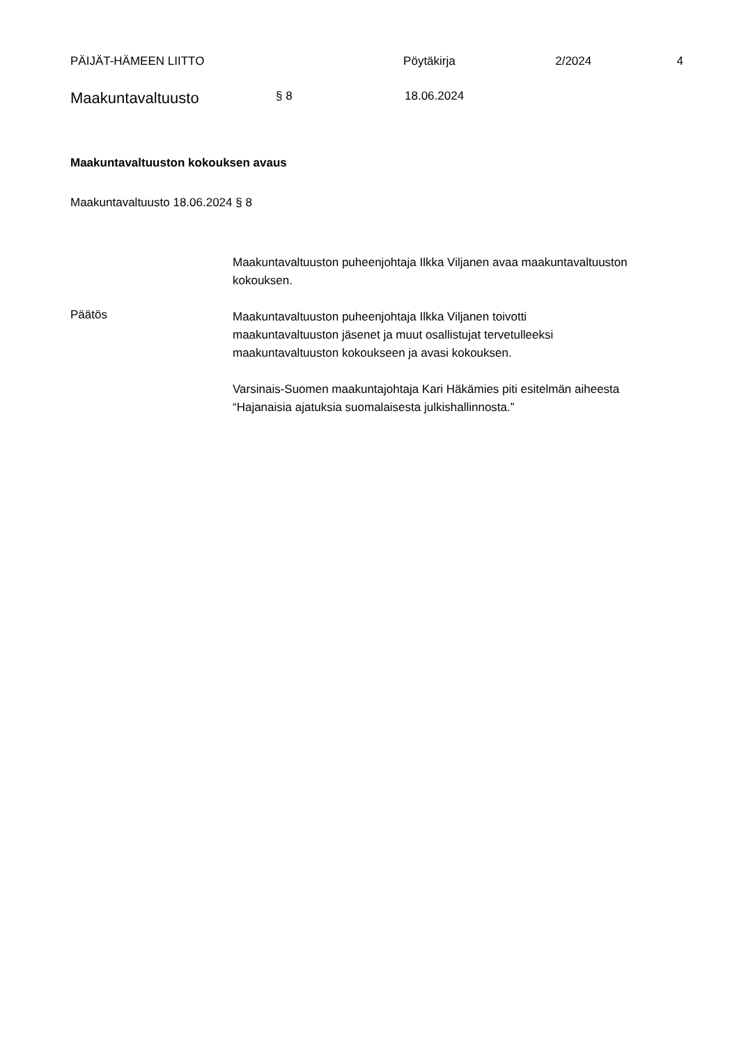PÄIJÄT-HÄMEEN LIITTO Pöytäkirja 2/2024 4
Maakuntavaltuusto
§ 8 18.06.2024
Maakuntavaltuuston kokouksen avaus
Maakuntavaltuusto 18.06.2024 § 8
Maakuntavaltuuston puheenjohtaja Ilkka Viljanen avaa maakuntavaltuuston kokouksen.
Päätös
Maakuntavaltuuston puheenjohtaja Ilkka Viljanen toivotti
maakuntavaltuuston jäsenet ja muut osallistujat tervetulleeksi
maakuntavaltuuston kokoukseen ja avasi kokouksen.
Varsinais-Suomen maakuntajohtaja Kari Häkämies piti esitelmän aiheesta
“Hajanaisia ajatuksia suomalaisesta julkishallinnosta.”